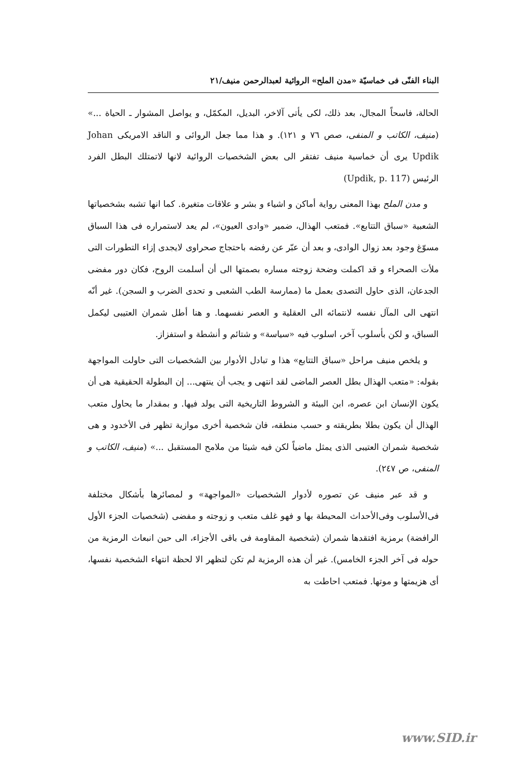البناء الفنّى فى خماسيّة «مدن الملح» الروائية لعبدالرحمن منيف/٢١
الحالة، فاسحاً المجال، بعد ذلك، لكى يأتى آلاخر، البديل، المكمّل، و يواصل المشوار ـ الحياة ...» (منيف، الكاتب و المنفى، صص ٧٦ و ١٢١). و هذا مما جعل الروائى و الناقد الامريكى Johan Updik يرى أن خماسية منيف تفتقر الى بعض الشخصيات الروائية لانها لاتمتلك البطل الفرد الرئيس (Updik, p. 117)
و مدن الملح بهذا المعنى رواية أماكن و اشياء و بشر و علاقات متغيرة. كما انها تشبه بشخصياتها الشعبية «سباق التتابع». فمتعب الهذال، ضمير «وادى العيون»، لم يعد لاستمراره فى هذا السباق مسوّغ وجود بعد زوال الوادى، و بعد أن عبّر عن رفضه باحتجاج صحراوى لايجدى إزاء التطورات التى ملأت الصحراء و قد اكملت وضحة زوجته مساره بصمتها الى أن أسلمت الروح، فكان دور مفضى الجدعان، الذى حاول التصدى بعمل ما (ممارسة الطب الشعبى و تحدى الضرب و السجن). غير أنّه انتهى الى المآل نفسه لانتمائه الى العقلية و العصر نفسهما. و هنا أطل شمران العتيبى ليكمل السباق، و لكن بأسلوب آخر، اسلوب فيه «سياسة» و شتائم و أنشطة و استفزاز.
و يلخص منيف مراحل «سباق التتابع» هذا و تبادل الأدوار بين الشخصيات التى حاولت المواجهة بقوله: «متعب الهذال بطل العصر الماضى لقد انتهى و يجب أن ينتهى... إن البطولة الحقيقية هى أن يكون الإنسان ابن عصره، ابن البيئة و الشروط التاريخية التى يولد فيها. و بمقدار ما يحاول متعب الهذال أن يكون بطلا بطريقته و حسب منطقه، فان شخصية أخرى موازية تظهر فى الأخدود و هى شخصية شمران العتيبى الذى يمثل ماضياً لكن فيه شيئا من ملامح المستقبل ...» (منيف، الكاتب و المنفى، ص ٢٤٧).
و قد عبر منيف عن تصوره لأدوار الشخصيات «المواجهة» و لمصائرها بأشكال مختلفة فى‌الأسلوب وفى‌الأحداث المحيطة بها و فهو غلف متعب و زوجته و مفضى (شخصيات الجزء الأول الرافضة) برمزية افتقدها شمران (شخصية المقاومة فى باقى الأجزاء، الى حين انبعاث الرمزية من حوله فى آخر الجزء الخامس). غير أن هذه الرمزية لم تكن لتظهر الا لحظة انتهاء الشخصية نفسها، أى هزيمتها و موتها. فمتعب احاطت به
www.SID.ir